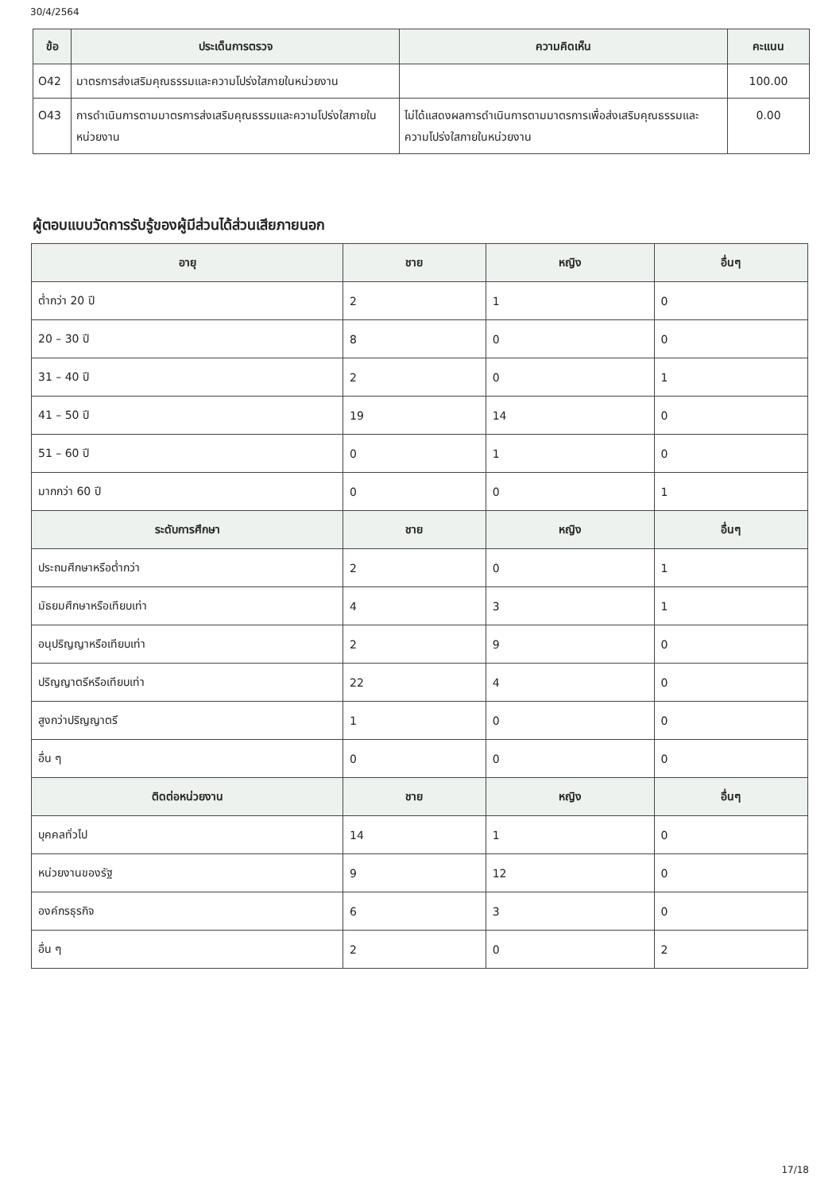30/4/2564
| ข้อ | ประเด็นการตรวจ | ความคิดเห็น | คะแนน |
| --- | --- | --- | --- |
| O42 | มาตรการส่งเสริมคุณธรรมและความโปร่งใสภายในหน่วยงาน | | 100.00 |
| O43 | การดำเนินการตามมาตรการส่งเสริมคุณธรรมและความโปร่งใสภายในหน่วยงาน | ไม่ได้แสดงผลการดำเนินการตามมาตรการเพื่อส่งเสริมคุณธรรมและความโปร่งใสภายในหน่วยงาน | 0.00 |
ผู้ตอบแบบวัดการรับรู้ของผู้มีส่วนได้ส่วนเสียภายนอก
| อายุ | ชาย | หญิง | อื่นๆ |
| --- | --- | --- | --- |
| ต่ำกว่า 20 ปี | 2 | 1 | 0 |
| 20 – 30 ปี | 8 | 0 | 0 |
| 31 – 40 ปี | 2 | 0 | 1 |
| 41 – 50 ปี | 19 | 14 | 0 |
| 51 – 60 ปี | 0 | 1 | 0 |
| มากกว่า 60 ปี | 0 | 0 | 1 |
| ระดับการศึกษา | ชาย | หญิง | อื่นๆ |
| ประถมศึกษาหรือต่ำกว่า | 2 | 0 | 1 |
| มัธยมศึกษาหรือเทียบเท่า | 4 | 3 | 1 |
| อนุปริญญาหรือเทียบเท่า | 2 | 9 | 0 |
| ปริญญาตรีหรือเทียบเท่า | 22 | 4 | 0 |
| สูงกว่าปริญญาตรี | 1 | 0 | 0 |
| อื่น ๆ | 0 | 0 | 0 |
| ติดต่อหน่วยงาน | ชาย | หญิง | อื่นๆ |
| บุคคลทั่วไป | 14 | 1 | 0 |
| หน่วยงานของรัฐ | 9 | 12 | 0 |
| องค์กรธุรกิจ | 6 | 3 | 0 |
| อื่น ๆ | 2 | 0 | 2 |
17/18